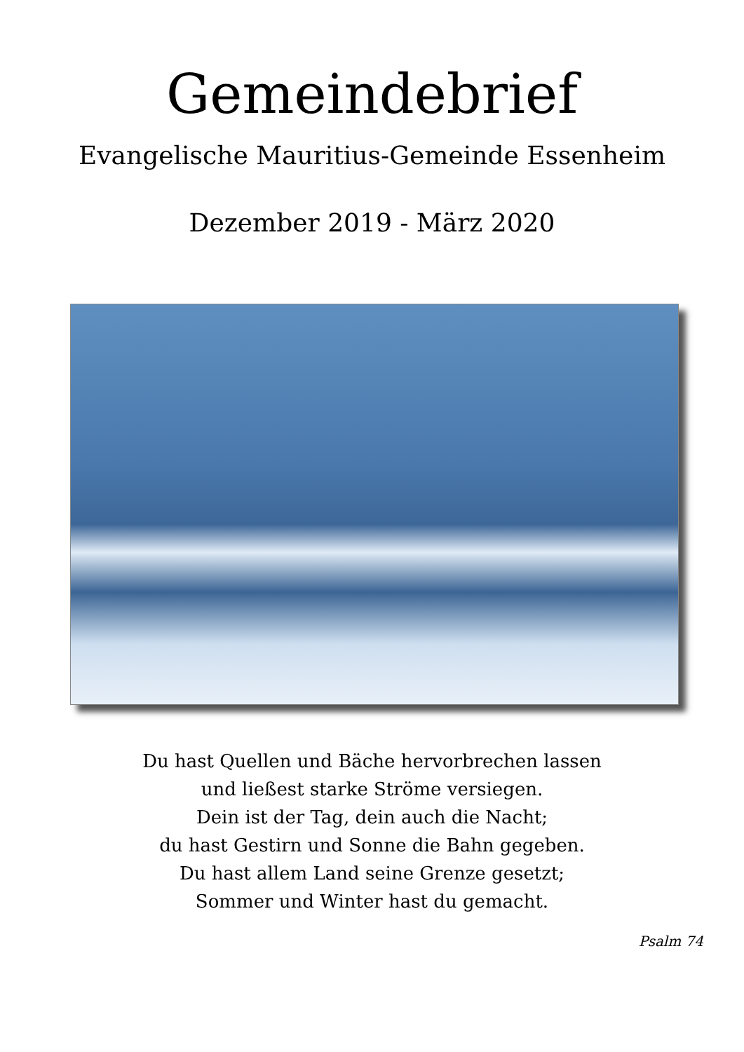Gemeindebrief
Evangelische Mauritius-Gemeinde Essenheim
Dezember 2019 - März 2020
Du hast Quellen und Bäche hervorbrechen lassen
und ließest starke Ströme versiegen.
Dein ist der Tag, dein auch die Nacht;
du hast Gestirn und Sonne die Bahn gegeben.
Du hast allem Land seine Grenze gesetzt;
Sommer und Winter hast du gemacht.
Psalm 74